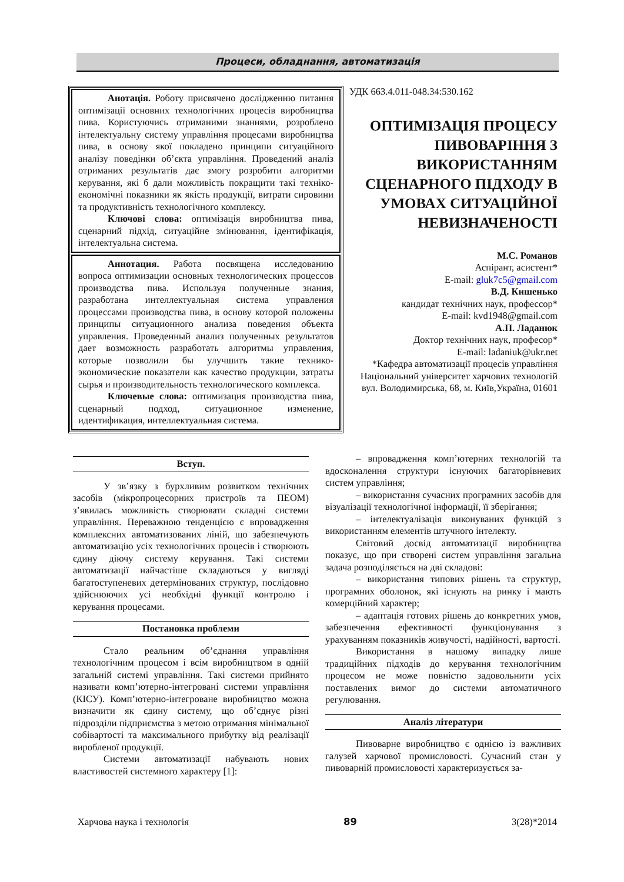Процеси, обладнання, автоматизація
Анотація. Роботу присвячено дослідженню питання оптимізації основних технологічних процесів виробництва пива. Користуючись отриманими знаннями, розроблено інтелектуальну систему управління процесами виробництва пива, в основу якої покладено принципи ситуаційного аналізу поведінки об’єкта управління. Проведений аналіз отриманих результатів дає змогу розробити алгоритми керування, які б дали можливість покращити такі техніко-економічні показники як якість продукції, витрати сировини та продуктивність технологічного комплексу.
Ключові слова: оптимізація виробництва пива, сценарний підхід, ситуаційне змінювання, ідентифікація, інтелектуальна система.
Аннотация. Работа посвящена исследованию вопроса оптимизации основных технологических процессов производства пива. Используя полученные знания, разработана интеллектуальная система управления процессами производства пива, в основу которой положены принципы ситуационного анализа поведения объекта управления. Проведенный анализ полученных результатов дает возможность разработать алгоритмы управления, которые позволили бы улучшить такие технико-экономические показатели как качество продукции, затраты сырья и производительность технологического комплекса.
Ключевые слова: оптимизация производства пива, сценарный подход, ситуационное изменение, идентификация, интеллектуальная система.
УДК 663.4.011-048.34:530.162
ОПТИМІЗАЦІЯ ПРОЦЕСУ ПИВОВАРІННЯ З ВИКОРИСТАННЯМ СЦЕНАРНОГО ПІДХОДУ В УМОВАХ СИТУАЦІЙНОЇ НЕВИЗНАЧЕНОСТІ
М.С. Романов
Аспірант, асистент*
E-mail: gluk7c5@gmail.com
В.Д. Кишенько
кандидат технічних наук, профессор*
E-mail: kvd1948@gmail.com
А.П. Ладанюк
Доктор технічних наук, професор*
E-mail: ladaniuk@ukr.net
*Кафедра автоматизації процесів управління
Національний університет харчових технологій
вул. Володимирська, 68, м. Київ,Україна, 01601
Вступ.
У зв’язку з бурхливим розвитком технічних засобів (мікропроцесорних пристроїв та ПЕОМ) з’явилась можливість створювати складні системи управління. Переважною тенденцією є впровадження комплексних автоматизованих ліній, що забезпечують автоматизацію усіх технологічних процесів і створюють єдину діючу систему керування. Такі системи автоматизації найчастіше складаються у вигляді багатоступеневих детермінованих структур, послідовно здійснюючих усі необхідні функції контролю і керування процесами.
Постановка проблеми
Стало реальним об’єднання управління технологічним процесом і всім виробництвом в одній загальній системі управління. Такі системи прийнято називати комп’ютерно-інтегровані системи управління (КІСУ). Комп’ютерно-інтегроване виробництво можна визначити як єдину систему, що об’єднує різні підрозділи підприємства з метою отримання мінімальної собівартості та максимального прибутку від реалізації виробленої продукції.
Системи автоматизації набувають нових властивостей системного характеру [1]:
– впровадження комп’ютерних технологій та вдосконалення структури існуючих багаторівневих систем управління;
– використання сучасних програмних засобів для візуалізації технологічної інформації, її зберігання;
– інтелектуалізація виконуваних функцій з використанням елементів штучного інтелекту.
Світовий досвід автоматизації виробництва показує, що при створені систем управління загальна задача розподіляється на дві складові:
– використання типових рішень та структур, програмних оболонок, які існують на ринку і мають комерційний характер;
– адаптація готових рішень до конкретних умов, забезпечення ефективності функціонування з урахуванням показників живучості, надійності, вартості.
Використання в нашому випадку лише традиційних підходів до керування технологічним процесом не може повністю задовольнити усіх поставлених вимог до системи автоматичного регулювання.
Аналіз літератури
Пивоварне виробництво є однією із важливих галузей харчової промисловості. Сучасний стан у пивоварній промисловості характеризується за-
Харчова наука і технологія 89 3(28)*2014